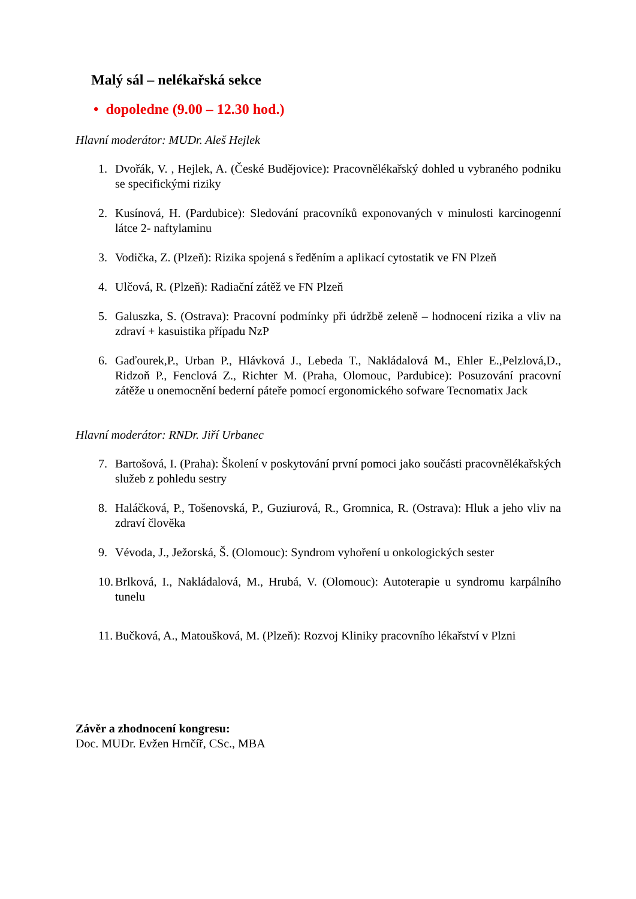Malý sál – nelékařská sekce
• dopoledne (9.00 – 12.30 hod.)
Hlavní moderátor: MUDr. Aleš Hejlek
1. Dvořák, V. , Hejlek, A. (České Budějovice): Pracovnělékařský dohled u vybraného podniku se specifickými riziky
2. Kusínová, H. (Pardubice): Sledování pracovníků exponovaných v minulosti karcinogenní látce 2- naftylaminu
3. Vodička, Z. (Plzeň): Rizika spojená s ředěním a aplikací cytostatik ve FN Plzeň
4. Ulčová, R. (Plzeň): Radiační zátěž ve FN Plzeň
5. Galuszka, S. (Ostrava): Pracovní podmínky při údržbě zeleně – hodnocení rizika a vliv na zdraví + kasuistika případu NzP
6. Gaďourek,P., Urban P., Hlávková J., Lebeda T., Nakládalová M., Ehler E.,Pelzlová,D., Ridzoň P., Fenclová Z., Richter M. (Praha, Olomouc, Pardubice): Posuzování pracovní zátěže u onemocnění bederní páteře pomocí ergonomického sofware Tecnomatix Jack
Hlavní moderátor: RNDr. Jiří Urbanec
7. Bartošová, I. (Praha): Školení v poskytování první pomoci jako součásti pracovnělékařských služeb z pohledu sestry
8. Haláčková, P., Tošenovská, P., Guziurová, R., Gromnica, R. (Ostrava): Hluk a jeho vliv na zdraví člověka
9. Vévoda, J., Ježorská, Š. (Olomouc): Syndrom vyhoření u onkologických sester
10. Brlková, I., Nakládalová, M., Hrubá, V. (Olomouc): Autoterapie u syndromu karpálního tunelu
11. Bučková, A., Matoušková, M. (Plzeň): Rozvoj Kliniky pracovního lékařství v Plzni
Závěr a zhodnocení kongresu:
Doc. MUDr. Evžen Hrnčíř, CSc., MBA